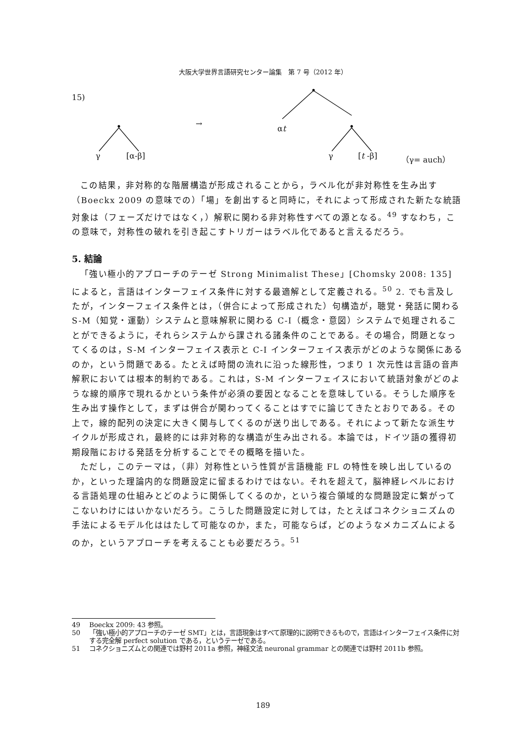大阪大学世界言語研究センター論集　第 7 号（2012 年）
15)
→
αt
γ [α-β] γ [t -β] （γ= auch）
この結果，非対称的な階層構造が形成されることから，ラベル化が非対称性を生み出す（Boeckx 2009 の意味での）「場」を創出すると同時に，それによって形成された新たな統語対象は（フェーズだけではなく，）解釈に関わる非対称性すべての源となる。<sup>49</sup> すなわち，この意味で，対称性の破れを引き起こすトリガーはラベル化であると言えるだろう。
5. 結論
「強い極小的アプローチのテーゼ Strong Minimalist These」[Chomsky 2008: 135] によると，言語はインターフェイス条件に対する最適解として定義される。<sup>50</sup> 2. でも言及したが，インターフェイス条件とは，（併合によって形成された）句構造が，聴覚・発話に関わる S-M（知覚・運動）システムと意味解釈に関わる C-I（概念・意図）システムで処理されることができるように，それらシステムから課される諸条件のことである。その場合，問題となってくるのは，S-M インターフェイス表示と C-I インターフェイス表示がどのような関係にあるのか，という問題である。たとえば時間の流れに沿った線形性，つまり 1 次元性は言語の音声解釈においては根本的制約である。これは，S-M インターフェイスにおいて統語対象がどのような線的順序で現れるかという条件が必須の要因となることを意味している。そうした順序を生み出す操作として，まずは併合が関わってくることはすでに論じてきたとおりである。その上で，線的配列の決定に大きく関与してくるのが送り出しである。それによって新たな派生サイクルが形成され，最終的には非対称的な構造が生み出される。本論では，ドイツ語の獲得初期段階における発話を分析することでその概略を描いた。
ただし，このテーマは，（非）対称性という性質が言語機能 FL の特性を映し出しているのか，といった理論内的な問題設定に留まるわけではない。それを超えて，脳神経レベルにおける言語処理の仕組みとどのように関係してくるのか，という複合領域的な問題設定に繋がってこないわけにはいかないだろう。こうした問題設定に対しては，たとえばコネクショニズムの手法によるモデル化ははたして可能なのか，また，可能ならば，どのようなメカニズムによるのか，というアプローチを考えることも必要だろう。<sup>51</sup>
49 Boeckx 2009: 43 参照。
50 「強い極小的アプローチのテーゼ SMT」とは，言語現象はすべて原理的に説明できるもので，言語はインターフェイス条件に対する完全解 perfect solution である，というテーゼである。
51 コネクショニズムとの関連では野村 2011a 参照，神経文法 neuronal grammar との関連では野村 2011b 参照。
189